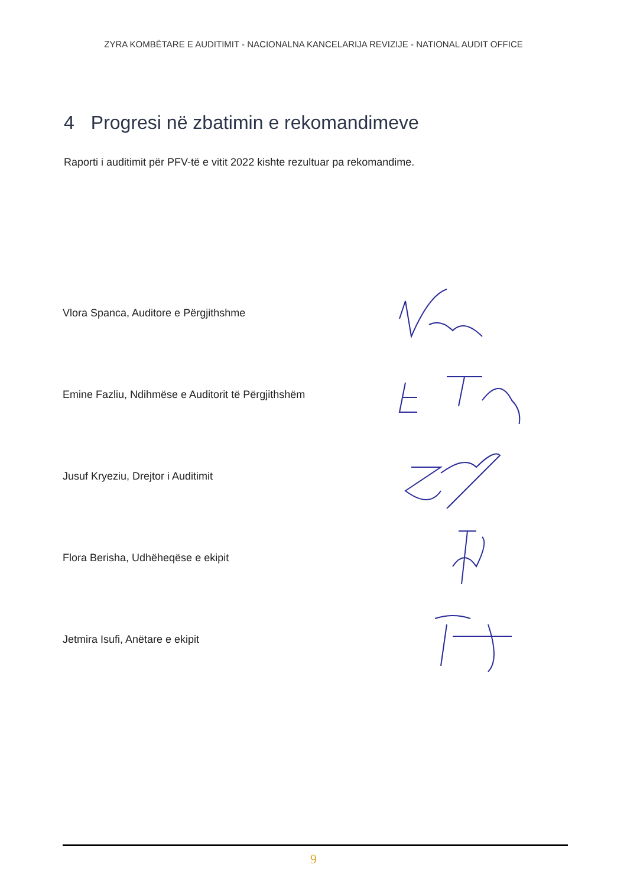ZYRA KOMBËTARE E AUDITIMIT - NACIONALNA KANCELARIJA REVIZIJE - NATIONAL AUDIT OFFICE
4 Progresi në zbatimin e rekomandimeve
Raporti i auditimit për PFV-të e vitit 2022 kishte rezultuar pa rekomandime.
Vlora Spanca, Auditore e Përgjithshme
Emine Fazliu, Ndihmëse e Auditorit të Përgjithshëm
Jusuf Kryeziu, Drejtor i Auditimit
Flora Berisha, Udhëheqëse e ekipit
Jetmira Isufi, Anëtare e ekipit
9